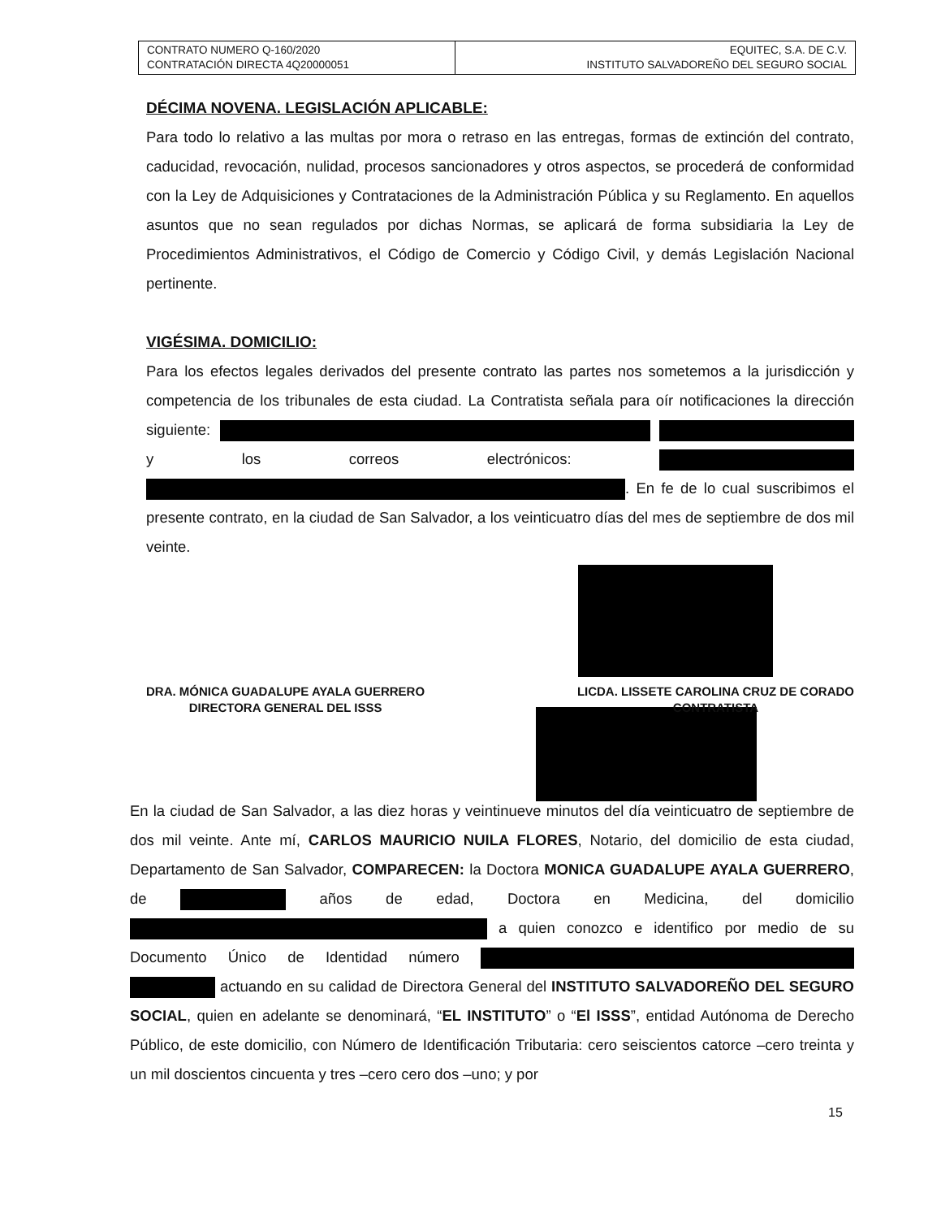| CONTRATO NUMERO Q-160/2020 CONTRATACIÓN DIRECTA 4Q20000051 | EQUITEC, S.A. DE C.V. INSTITUTO SALVADOREÑO DEL SEGURO SOCIAL |
DÉCIMA NOVENA. LEGISLACIÓN APLICABLE:
Para todo lo relativo a las multas por mora o retraso en las entregas, formas de extinción del contrato, caducidad, revocación, nulidad, procesos sancionadores y otros aspectos, se procederá de conformidad con la Ley de Adquisiciones y Contrataciones de la Administración Pública y su Reglamento. En aquellos asuntos que no sean regulados por dichas Normas, se aplicará de forma subsidiaria la Ley de Procedimientos Administrativos, el Código de Comercio y Código Civil, y demás Legislación Nacional pertinente.
VIGÉSIMA. DOMICILIO:
Para los efectos legales derivados del presente contrato las partes nos sometemos a la jurisdicción y competencia de los tribunales de esta ciudad. La Contratista señala para oír notificaciones la dirección siguiente: y los correos electrónicos: . En fe de lo cual suscribimos el presente contrato, en la ciudad de San Salvador, a los veinticuatro días del mes de septiembre de dos mil veinte.
DRA. MÓNICA GUADALUPE AYALA GUERRERO
DIRECTORA GENERAL DEL ISSS
LICDA. LISSETE CAROLINA CRUZ DE CORADO
CONTRATISTA
En la ciudad de San Salvador, a las diez horas y veintinueve minutos del día veinticuatro de septiembre de dos mil veinte. Ante mí, CARLOS MAURICIO NUILA FLORES, Notario, del domicilio de esta ciudad, Departamento de San Salvador, COMPARECEN: la Doctora MONICA GUADALUPE AYALA GUERRERO, de años de edad, Doctora en Medicina, del domicilio a quien conozco e identifico por medio de su Documento Único de Identidad número actuando en su calidad de Directora General del INSTITUTO SALVADOREÑO DEL SEGURO SOCIAL, quien en adelante se denominará, “EL INSTITUTO” o “El ISSS”, entidad Autónoma de Derecho Público, de este domicilio, con Número de Identificación Tributaria: cero seiscientos catorce –cero treinta y un mil doscientos cincuenta y tres –cero cero dos –uno; y por
15